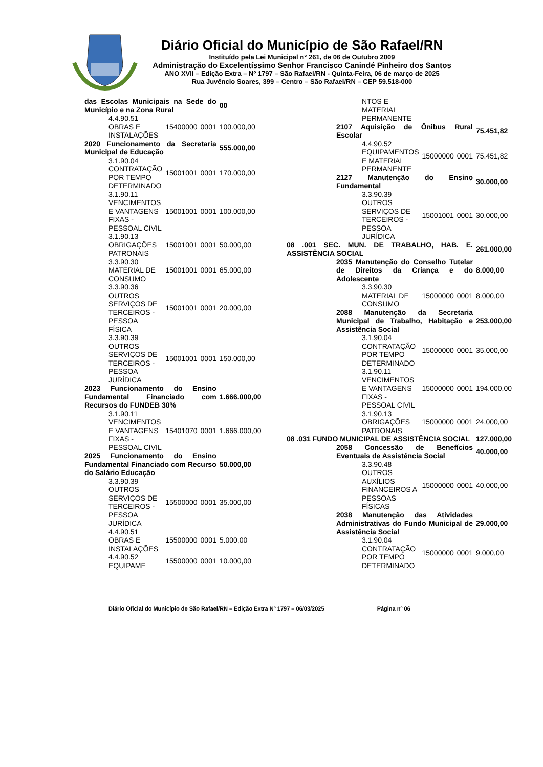Diário Oficial do Município de São Rafael/RN
Instituído pela Lei Municipal n° 261, de 06 de Outubro 2009
Administração do Excelentíssimo Senhor Francisco Canindé Pinheiro dos Santos
ANO XVII – Edição Extra – Nº 1797 – São Rafael/RN - Quinta-Feira, 06 de março de 2025
Rua Juvêncio Soares, 399 – Centro – São Rafael/RN – CEP 59.518-000
| das Escolas Municipais na Sede do Município e na Zona Rural | | | 00 |
| 4.4.90.51 OBRAS E INSTALAÇÕES | 15400000 | 0001 | 100.000,00 |
| 2020 Funcionamento da Secretaria Municipal de Educação | | | 555.000,00 |
| 3.1.90.04 CONTRATAÇÃO POR TEMPO DETERMINADO | 15001001 | 0001 | 170.000,00 |
| 3.1.90.11 VENCIMENTOS E VANTAGENS FIXAS - PESSOAL CIVIL | 15001001 | 0001 | 100.000,00 |
| 3.1.90.13 OBRIGAÇÕES PATRONAIS | 15001001 | 0001 | 50.000,00 |
| 3.3.90.30 MATERIAL DE CONSUMO | 15001001 | 0001 | 65.000,00 |
| 3.3.90.36 OUTROS SERVIÇOS DE TERCEIROS - PESSOA FÍSICA | 15001001 | 0001 | 20.000,00 |
| 3.3.90.39 OUTROS SERVIÇOS DE TERCEIROS - PESSOA JURÍDICA | 15001001 | 0001 | 150.000,00 |
| 2023 Funcionamento do Ensino Fundamental Financiado com Recursos do FUNDEB 30% | | | 1.666.000,00 |
| 3.1.90.11 VENCIMENTOS E VANTAGENS FIXAS - PESSOAL CIVIL | 15401070 | 0001 | 1.666.000,00 |
| 2025 Funcionamento do Ensino Fundamental Financiado com Recurso do Salário Educação | | | 50.000,00 |
| 3.3.90.39 OUTROS SERVIÇOS DE TERCEIROS - PESSOA JURÍDICA | 15500000 | 0001 | 35.000,00 |
| 4.4.90.51 OBRAS E INSTALAÇÕES | 15500000 | 0001 | 5.000,00 |
| 4.4.90.52 EQUIPAME | 15500000 | 0001 | 10.000,00 |
| NTOS E MATERIAL PERMANENTE | | | |
| 2107 Aquisição de Ônibus Rural Escolar | | | 75.451,82 |
| 4.4.90.52 EQUIPAMENTOS E MATERIAL PERMANENTE | 15000000 | 0001 | 75.451,82 |
| 2127 Manutenção do Ensino Fundamental | | | 30.000,00 |
| 3.3.90.39 OUTROS SERVIÇOS DE TERCEIROS - PESSOA JURÍDICA | 15001001 | 0001 | 30.000,00 |
| 08 .001 SEC. MUN. DE TRABALHO, HAB. E. ASSISTÊNCIA SOCIAL | | | 261.000,00 |
| 2035 Manutenção do Conselho Tutelar de Direitos da Criança e do Adolescente | | | 8.000,00 |
| 3.3.90.30 MATERIAL DE CONSUMO | 15000000 | 0001 | 8.000,00 |
| 2088 Manutenção da Secretaria Municipal de Trabalho, Habitação e Assistência Social | | | 253.000,00 |
| 3.1.90.04 CONTRATAÇÃO POR TEMPO DETERMINADO | 15000000 | 0001 | 35.000,00 |
| 3.1.90.11 VENCIMENTOS E VANTAGENS FIXAS - PESSOAL CIVIL | 15000000 | 0001 | 194.000,00 |
| 3.1.90.13 OBRIGAÇÕES PATRONAIS | 15000000 | 0001 | 24.000,00 |
| 08 .031 FUNDO MUNICIPAL DE ASSISTÊNCIA SOCIAL | | | 127.000,00 |
| 2058 Concessão de Benefícios Eventuais de Assistência Social | | | 40.000,00 |
| 3.3.90.48 OUTROS AUXÍLIOS FINANCEIROS A PESSOAS FÍSICAS | 15000000 | 0001 | 40.000,00 |
| 2038 Manutenção das Atividades Administrativas do Fundo Municipal de Assistência Social | | | 29.000,00 |
| 3.1.90.04 CONTRATAÇÃO POR TEMPO DETERMINADO | 15000000 | 0001 | 9.000,00 |
Diário Oficial do Município de São Rafael/RN – Edição Extra Nº 1797 – 06/03/2025 Página nº 06